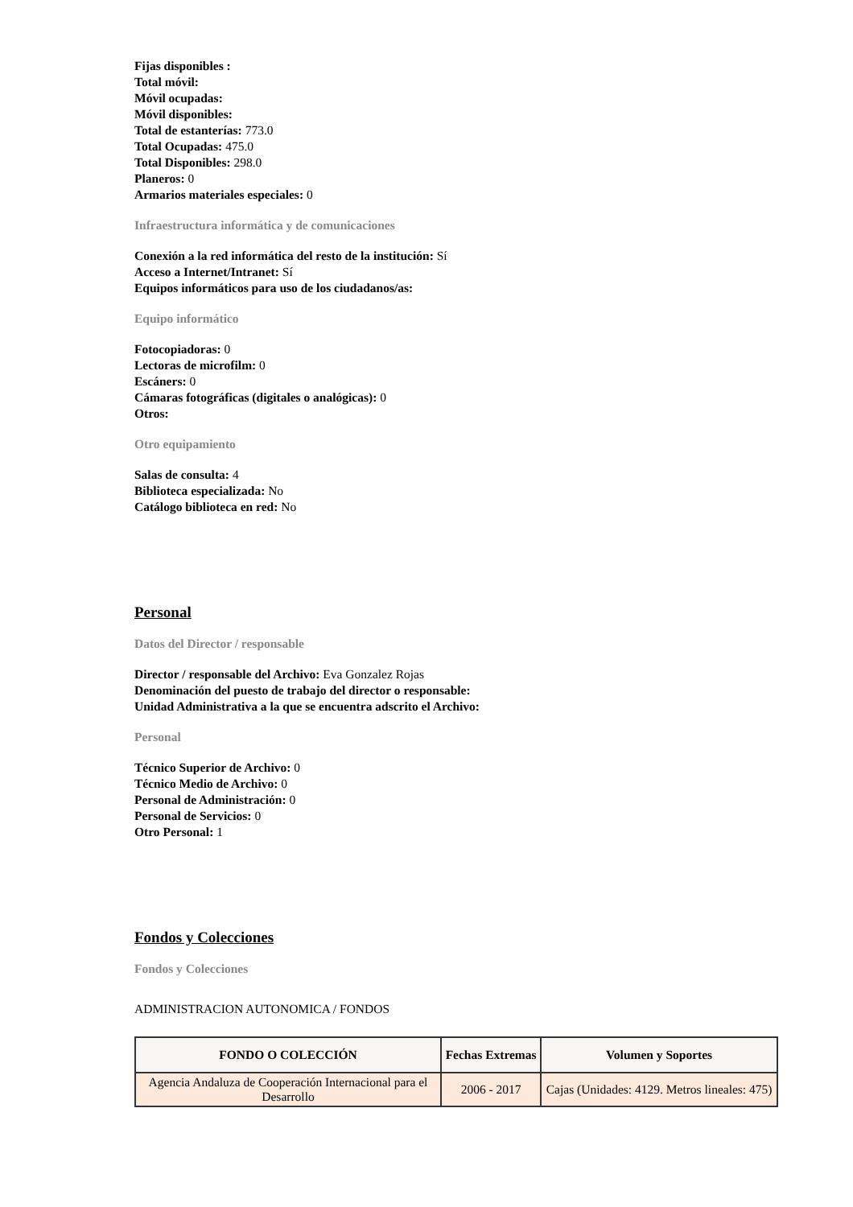Fijas disponibles :
Total móvil:
Móvil ocupadas:
Móvil disponibles:
Total de estanterías: 773.0
Total Ocupadas: 475.0
Total Disponibles: 298.0
Planeros: 0
Armarios materiales especiales: 0
Infraestructura informática y de comunicaciones
Conexión a la red informática del resto de la institución: Sí
Acceso a Internet/Intranet: Sí
Equipos informáticos para uso de los ciudadanos/as:
Equipo informático
Fotocopiadoras: 0
Lectoras de microfilm: 0
Escáners: 0
Cámaras fotográficas (digitales o analógicas): 0
Otros:
Otro equipamiento
Salas de consulta: 4
Biblioteca especializada: No
Catálogo biblioteca en red: No
Personal
Datos del Director / responsable
Director / responsable del Archivo: Eva Gonzalez Rojas
Denominación del puesto de trabajo del director o responsable:
Unidad Administrativa a la que se encuentra adscrito el Archivo:
Personal
Técnico Superior de Archivo: 0
Técnico Medio de Archivo: 0
Personal de Administración: 0
Personal de Servicios: 0
Otro Personal: 1
Fondos y Colecciones
Fondos y Colecciones
ADMINISTRACION AUTONOMICA / FONDOS
| FONDO O COLECCIÓN | Fechas Extremas | Volumen y Soportes |
| --- | --- | --- |
| Agencia Andaluza de Cooperación Internacional para el Desarrollo | 2006 - 2017 | Cajas (Unidades: 4129. Metros lineales: 475) |